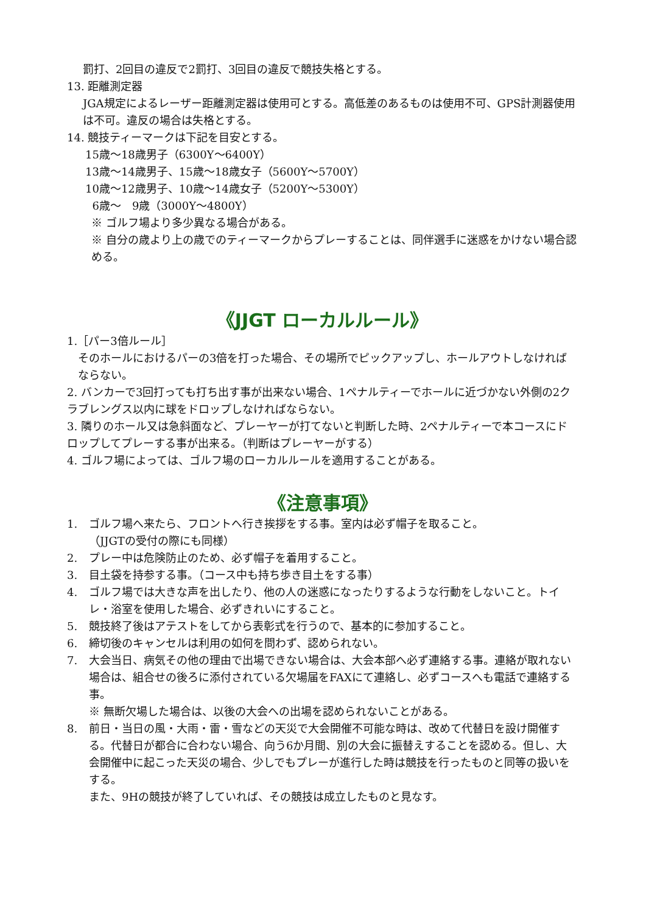罰打、2回目の違反で2罰打、3回目の違反で競技失格とする。
13. 距離測定器
JGA規定によるレーザー距離測定器は使用可とする。高低差のあるものは使用不可、GPS計測器使用は不可。違反の場合は失格とする。
14. 競技ティーマークは下記を目安とする。
15歳～18歳男子（6300Y～6400Y）
13歳～14歳男子、15歳～18歳女子（5600Y～5700Y）
10歳～12歳男子、10歳～14歳女子（5200Y～5300Y）
6歳～　9歳（3000Y～4800Y）
※ ゴルフ場より多少異なる場合がある。
※ 自分の歳より上の歳でのティーマークからプレーすることは、同伴選手に迷惑をかけない場合認める。
《JJGT ローカルルール》
1.［パー3倍ルール］
そのホールにおけるパーの3倍を打った場合、その場所でピックアップし、ホールアウトしなければならない。
2. バンカーで3回打っても打ち出す事が出来ない場合、1ペナルティーでホールに近づかない外側の2クラブレングス以内に球をドロップしなければならない。
3. 隣りのホール又は急斜面など、プレーヤーが打てないと判断した時、2ペナルティーで本コースにドロップしてプレーする事が出来る。（判断はプレーヤーがする）
4. ゴルフ場によっては、ゴルフ場のローカルルールを適用することがある。
《注意事項》
1. ゴルフ場へ来たら、フロントへ行き挨拶をする事。室内は必ず帽子を取ること。
（JJGTの受付の際にも同様）
2. プレー中は危険防止のため、必ず帽子を着用すること。
3. 目土袋を持参する事。（コース中も持ち歩き目土をする事）
4. ゴルフ場では大きな声を出したり、他の人の迷惑になったりするような行動をしないこと。トイレ・浴室を使用した場合、必ずきれいにすること。
5. 競技終了後はアテストをしてから表彰式を行うので、基本的に参加すること。
6. 締切後のキャンセルは利用の如何を問わず、認められない。
7. 大会当日、病気その他の理由で出場できない場合は、大会本部へ必ず連絡する事。連絡が取れない場合は、組合せの後ろに添付されている欠場届をFAXにて連絡し、必ずコースへも電話で連絡する事。
※ 無断欠場した場合は、以後の大会への出場を認められないことがある。
8. 前日・当日の風・大雨・雷・雪などの天災で大会開催不可能な時は、改めて代替日を設け開催する。代替日が都合に合わない場合、向う6か月間、別の大会に振替えすることを認める。但し、大会開催中に起こった天災の場合、少しでもプレーが進行した時は競技を行ったものと同等の扱いをする。
また、9Hの競技が終了していれば、その競技は成立したものと見なす。